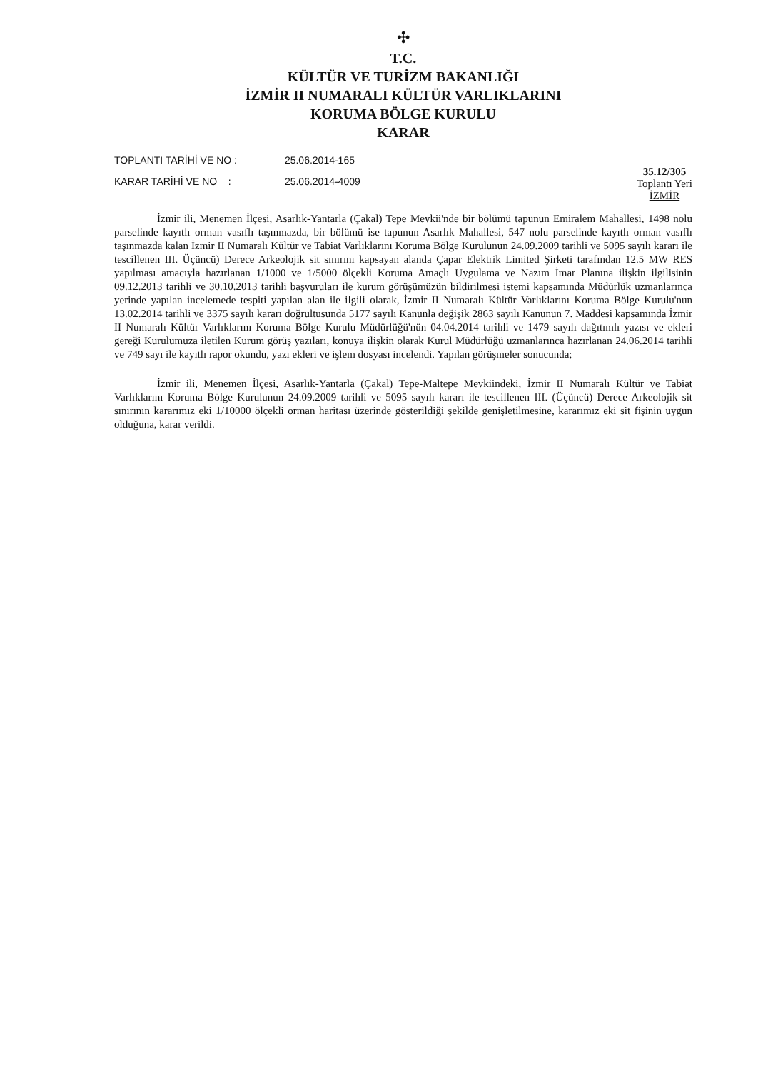✣
T.C.
KÜLTÜR VE TURİZM BAKANLIĞI
İZMİR II NUMARALI KÜLTÜR VARLIKLARINI
KORUMA BÖLGE KURULU
KARAR
TOPLANTI TARİHİ VE NO : 25.06.2014-165
KARAR TARİHİ VE NO : 25.06.2014-4009
35.12/305
Toplantı Yeri
İZMİR
İzmir ili, Menemen İlçesi, Asarlık-Yantarla (Çakal) Tepe Mevkii'nde bir bölümü tapunun Emiralem Mahallesi, 1498 nolu parselinde kayıtlı orman vasıflı taşınmazda, bir bölümü ise tapunun Asarlık Mahallesi, 547 nolu parselinde kayıtlı orman vasıflı taşınmazda kalan İzmir II Numaralı Kültür ve Tabiat Varlıklarını Koruma Bölge Kurulunun 24.09.2009 tarihli ve 5095 sayılı kararı ile tescillenen III. Üçüncü) Derece Arkeolojik sit sınırını kapsayan alanda Çapar Elektrik Limited Şirketi tarafından 12.5 MW RES yapılması amacıyla hazırlanan 1/1000 ve 1/5000 ölçekli Koruma Amaçlı Uygulama ve Nazım İmar Planına ilişkin ilgilisinin 09.12.2013 tarihli ve 30.10.2013 tarihli başvuruları ile kurum görüşümüzün bildirilmesi istemi kapsamında Müdürlük uzmanlarınca yerinde yapılan incelemede tespiti yapılan alan ile ilgili olarak, İzmir II Numaralı Kültür Varlıklarını Koruma Bölge Kurulu'nun 13.02.2014 tarihli ve 3375 sayılı kararı doğrultusunda 5177 sayılı Kanunla değişik 2863 sayılı Kanunun 7. Maddesi kapsamında İzmir II Numaralı Kültür Varlıklarını Koruma Bölge Kurulu Müdürlüğü'nün 04.04.2014 tarihli ve 1479 sayılı dağıtımlı yazısı ve ekleri gereği Kurulumuza iletilen Kurum görüş yazıları, konuya ilişkin olarak Kurul Müdürlüğü uzmanlarınca hazırlanan 24.06.2014 tarihli ve 749 sayı ile kayıtlı rapor okundu, yazı ekleri ve işlem dosyası incelendi. Yapılan görüşmeler sonucunda;
İzmir ili, Menemen İlçesi, Asarlık-Yantarla (Çakal) Tepe-Maltepe Mevkiindeki, İzmir II Numaralı Kültür ve Tabiat Varlıklarını Koruma Bölge Kurulunun 24.09.2009 tarihli ve 5095 sayılı kararı ile tescillenen III. (Üçüncü) Derece Arkeolojik sit sınırının kararımız eki 1/10000 ölçekli orman haritası üzerinde gösterildiği şekilde genişletilmesine, kararımız eki sit fişinin uygun olduğuna, karar verildi.